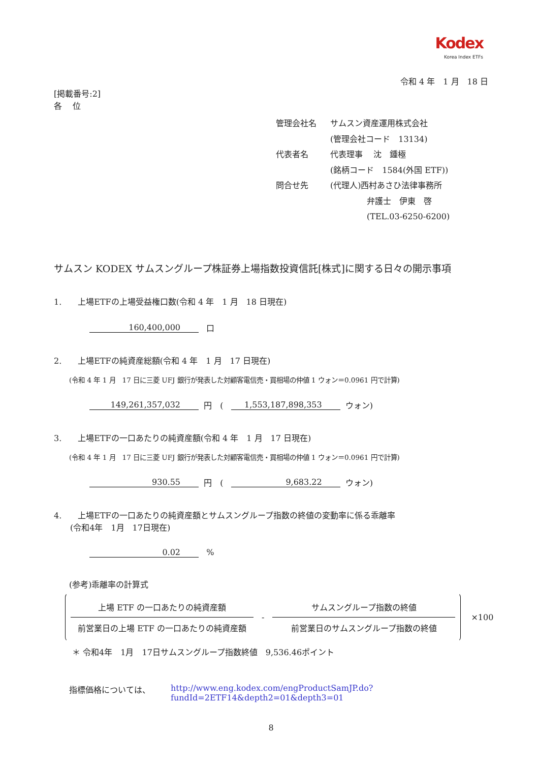Kodex
Korea Index ETFs
令和 4 年　1 月　18 日
[掲載番号:2]
各　 位
| 管理会社名 | サムスン資産運用株式会社 |
| | (管理会社コード 13134) |
| 代表者名 | 代表理事 沈 鍾極 |
| | (銘柄コード 1584(外国 ETF)) |
| 問合せ先 | (代理人)西村あさひ法律事務所 |
| | 弁護士 伊東 啓 |
| | (TEL.03-6250-6200) |
サムスン KODEX サムスングループ株証券上場指数投資信託[株式]に関する日々の開示事項
1.　　上場ETFの上場受益権口数(令和 4 年　1 月　18 日現在)
160,400,000 口
2.　　上場ETFの純資産総額(令和 4 年　1 月　17 日現在)
(令和 4 年 1 月　17 日に三菱 UFJ 銀行が発表した対顧客電信売・買相場の仲値 1 ウォン＝0.0961 円で計算)
149,261,357,032 円　( 1,553,187,898,353 ウォン)
3.　　上場ETFの一口あたりの純資産額(令和 4 年　1 月　17 日現在)
(令和 4 年 1 月　17 日に三菱 UFJ 銀行が発表した対顧客電信売・買相場の仲値 1 ウォン＝0.0961 円で計算)
930.55 円　( 9,683.22 ウォン)
4.　　上場ETFの一口あたりの純資産額とサムスングループ指数の終値の変動率に係る乖離率
　　(令和4年　1月　17日現在)
0.02 %
(参考)乖離率の計算式
上場 ETF の一口あたりの純資産額
前営業日の上場 ETF の一口あたりの純資産額
-
サムスングループ指数の終値
前営業日のサムスングループ指数の終値
×100
＊ 令和4年　1月　17日サムスングループ指数終値　9,536.46ポイント
指標価格については、 http://www.eng.kodex.com/engProductSamJP.do?fundId=2ETF14&depth2=01&depth3=01
8